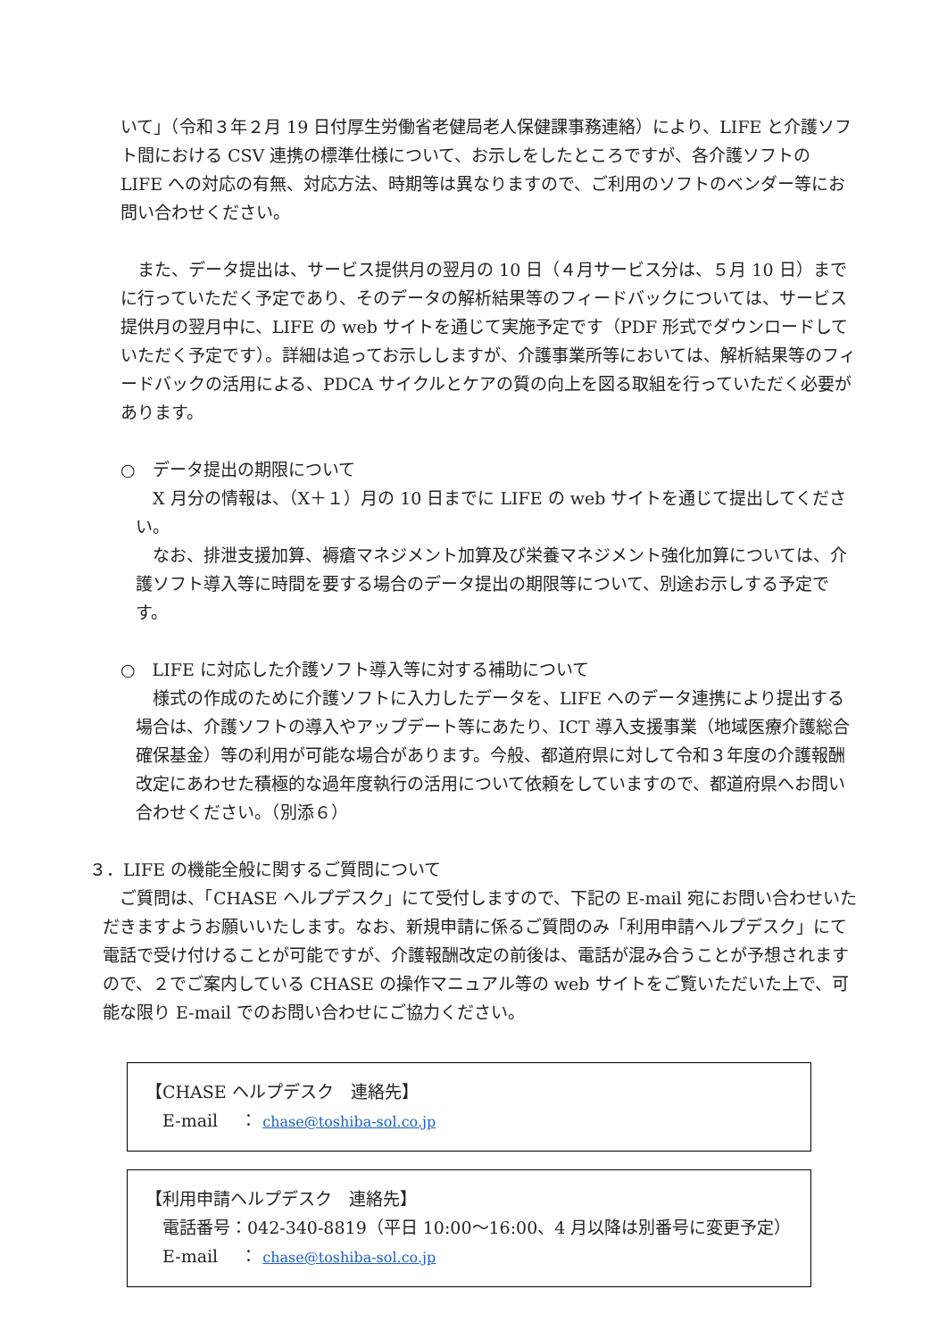いて」（令和３年２月 19 日付厚生労働省老健局老人保健課事務連絡）により、LIFE と介護ソフト間における CSV 連携の標準仕様について、お示しをしたところですが、各介護ソフトの LIFE への対応の有無、対応方法、時期等は異なりますので、ご利用のソフトのベンダー等にお問い合わせください。
　また、データ提出は、サービス提供月の翌月の 10 日（４月サービス分は、５月 10 日）までに行っていただく予定であり、そのデータの解析結果等のフィードバックについては、サービス提供月の翌月中に、LIFE の web サイトを通じて実施予定です（PDF 形式でダウンロードしていただく予定です）。詳細は追ってお示ししますが、介護事業所等においては、解析結果等のフィードバックの活用による、PDCA サイクルとケアの質の向上を図る取組を行っていただく必要があります。
○　データ提出の期限について
　X 月分の情報は、（X＋１）月の 10 日までに LIFE の web サイトを通じて提出してください。
　なお、排泄支援加算、褥瘡マネジメント加算及び栄養マネジメント強化加算については、介護ソフト導入等に時間を要する場合のデータ提出の期限等について、別途お示しする予定です。
○　LIFE に対応した介護ソフト導入等に対する補助について
　様式の作成のために介護ソフトに入力したデータを、LIFE へのデータ連携により提出する場合は、介護ソフトの導入やアップデート等にあたり、ICT 導入支援事業（地域医療介護総合確保基金）等の利用が可能な場合があります。今般、都道府県に対して令和３年度の介護報酬改定にあわせた積極的な過年度執行の活用について依頼をしていますので、都道府県へお問い合わせください。（別添６）
３．LIFE の機能全般に関するご質問について
　ご質問は、「CHASE ヘルプデスク」にて受付しますので、下記の E-mail 宛にお問い合わせいただきますようお願いいたします。なお、新規申請に係るご質問のみ「利用申請ヘルプデスク」にて電話で受け付けることが可能ですが、介護報酬改定の前後は、電話が混み合うことが予想されますので、２でご案内している CHASE の操作マニュアル等の web サイトをご覧いただいた上で、可能な限り E-mail でのお問い合わせにご協力ください。
【CHASE ヘルプデスク　連絡先】
　E-mail　 ： chase@toshiba-sol.co.jp
【利用申請ヘルプデスク　連絡先】
　電話番号：042-340-8819（平日 10:00～16:00、4 月以降は別番号に変更予定）
　E-mail　 ： chase@toshiba-sol.co.jp